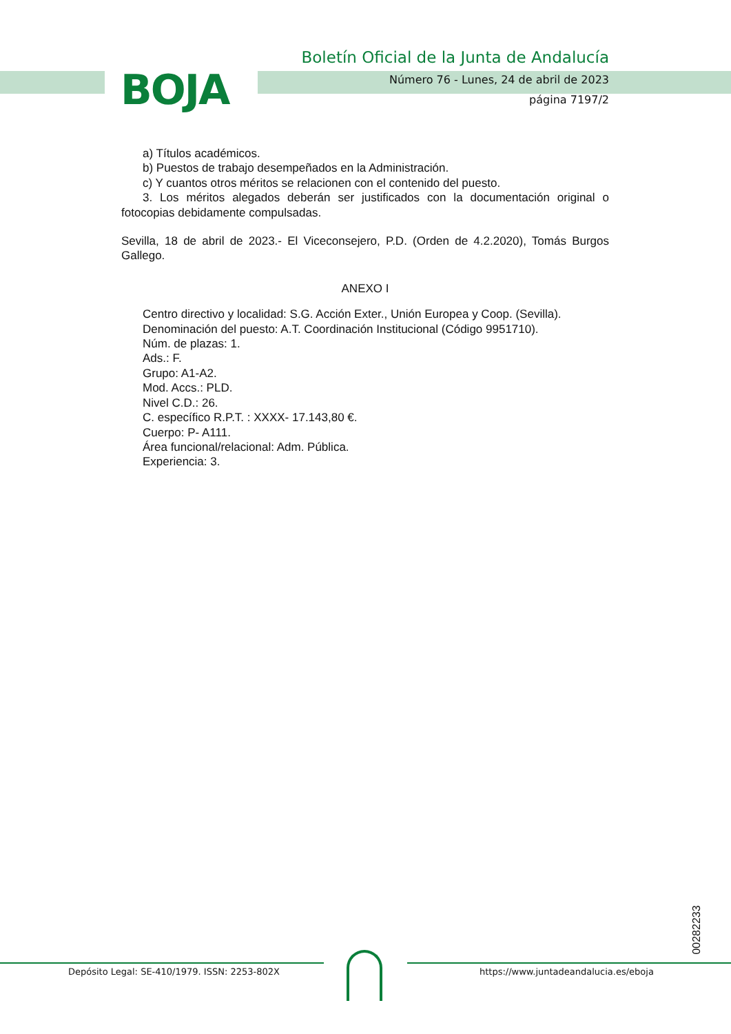BOJA
Boletín Oficial de la Junta de Andalucía
Número 76 - Lunes, 24 de abril de 2023
página 7197/2
a) Títulos académicos.
b) Puestos de trabajo desempeñados en la Administración.
c) Y cuantos otros méritos se relacionen con el contenido del puesto.
3. Los méritos alegados deberán ser justificados con la documentación original o fotocopias debidamente compulsadas.
Sevilla, 18 de abril de 2023.- El Viceconsejero, P.D. (Orden de 4.2.2020), Tomás Burgos Gallego.
ANEXO I
Centro directivo y localidad: S.G. Acción Exter., Unión Europea y Coop. (Sevilla).
Denominación del puesto: A.T. Coordinación Institucional (Código 9951710).
Núm. de plazas: 1.
Ads.: F.
Grupo: A1-A2.
Mod. Accs.: PLD.
Nivel C.D.: 26.
C. específico R.P.T. : XXXX- 17.143,80 €.
Cuerpo: P- A111.
Área funcional/relacional: Adm. Pública.
Experiencia: 3.
00282233
Depósito Legal: SE-410/1979. ISSN: 2253-802X
https://www.juntadeandalucia.es/eboja